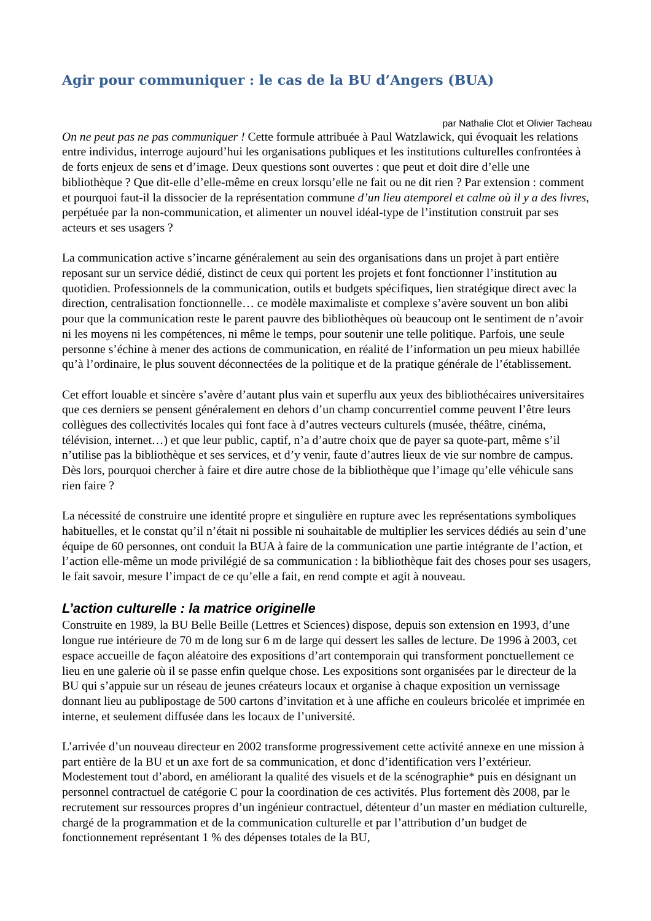Agir pour communiquer : le cas de la BU d’Angers (BUA)
par Nathalie Clot et Olivier Tacheau
On ne peut pas ne pas communiquer ! Cette formule attribuée à Paul Watzlawick, qui évoquait les relations entre individus, interroge aujourd’hui les organisations publiques et les institutions culturelles confrontées à de forts enjeux de sens et d’image. Deux questions sont ouvertes : que peut et doit dire d’elle une bibliothèque ? Que dit-elle d’elle-même en creux lorsqu’elle ne fait ou ne dit rien ? Par extension : comment et pourquoi faut-il la dissocier de la représentation commune d’un lieu atemporel et calme où il y a des livres, perpétuée par la non-communication, et alimenter un nouvel idéal-type de l’institution construit par ses acteurs et ses usagers ?
La communication active s’incarne généralement au sein des organisations dans un projet à part entière reposant sur un service dédié, distinct de ceux qui portent les projets et font fonctionner l’institution au quotidien. Professionnels de la communication, outils et budgets spécifiques, lien stratégique direct avec la direction, centralisation fonctionnelle… ce modèle maximaliste et complexe s’avère souvent un bon alibi pour que la communication reste le parent pauvre des bibliothèques où beaucoup ont le sentiment de n’avoir ni les moyens ni les compétences, ni même le temps, pour soutenir une telle politique. Parfois, une seule personne s’échine à mener des actions de communication, en réalité de l’information un peu mieux habillée qu’à l’ordinaire, le plus souvent déconnectées de la politique et de la pratique générale de l’établissement.
Cet effort louable et sincère s’avère d’autant plus vain et superflu aux yeux des bibliothécaires universitaires que ces derniers se pensent généralement en dehors d’un champ concurrentiel comme peuvent l’être leurs collègues des collectivités locales qui font face à d’autres vecteurs culturels (musée, théâtre, cinéma, télévision, internet…) et que leur public, captif, n’a d’autre choix que de payer sa quote-part, même s’il n’utilise pas la bibliothèque et ses services, et d’y venir, faute d’autres lieux de vie sur nombre de campus. Dès lors, pourquoi chercher à faire et dire autre chose de la bibliothèque que l’image qu’elle véhicule sans rien faire ?
La nécessité de construire une identité propre et singulière en rupture avec les représentations symboliques habituelles, et le constat qu’il n’était ni possible ni souhaitable de multiplier les services dédiés au sein d’une équipe de 60 personnes, ont conduit la BUA à faire de la communication une partie intégrante de l’action, et l’action elle-même un mode privilégié de sa communication : la bibliothèque fait des choses pour ses usagers, le fait savoir, mesure l’impact de ce qu’elle a fait, en rend compte et agit à nouveau.
L’action culturelle : la matrice originelle
Construite en 1989, la BU Belle Beille (Lettres et Sciences) dispose, depuis son extension en 1993, d’une longue rue intérieure de 70 m de long sur 6 m de large qui dessert les salles de lecture. De 1996 à 2003, cet espace accueille de façon aléatoire des expositions d’art contemporain qui transforment ponctuellement ce lieu en une galerie où il se passe enfin quelque chose. Les expositions sont organisées par le directeur de la BU qui s’appuie sur un réseau de jeunes créateurs locaux et organise à chaque exposition un vernissage donnant lieu au publipostage de 500 cartons d’invitation et à une affiche en couleurs bricolée et imprimée en interne, et seulement diffusée dans les locaux de l’université.
L’arrivée d’un nouveau directeur en 2002 transforme progressivement cette activité annexe en une mission à part entière de la BU et un axe fort de sa communication, et donc d’identification vers l’extérieur. Modestement tout d’abord, en améliorant la qualité des visuels et de la scénographie* puis en désignant un personnel contractuel de catégorie C pour la coordination de ces activités. Plus fortement dès 2008, par le recrutement sur ressources propres d’un ingénieur contractuel, détenteur d’un master en médiation culturelle, chargé de la programmation et de la communication culturelle et par l’attribution d’un budget de fonctionnement représentant 1 % des dépenses totales de la BU,